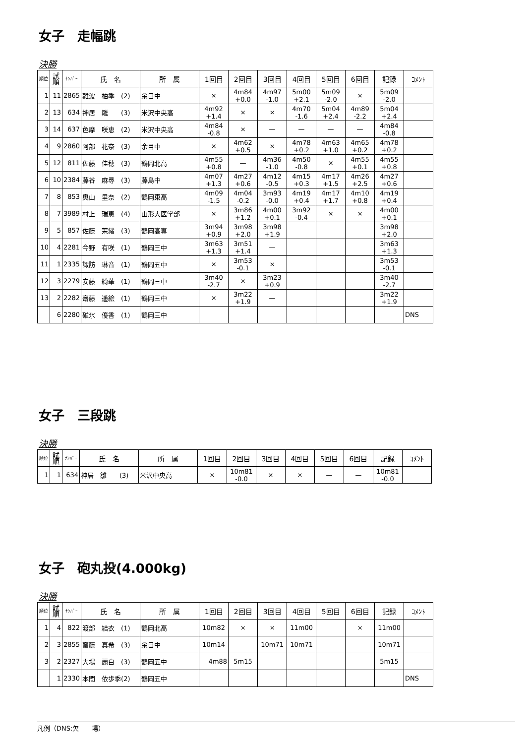女子　走幅跳
決勝
| 順位 | 試 順 | ﾅﾝﾊﾞｰ | 氏 名 | 所 属 | 1回目 | 2回目 | 3回目 | 4回目 | 5回目 | 6回目 | 記録 | ｺﾒﾝﾄ |
| --- | --- | --- | --- | --- | --- | --- | --- | --- | --- | --- | --- | --- |
| 1 | 11 | 2865 | 難波 柚季 (2) | 余目中 | × | 4m84 +0.0 | 4m97 -1.0 | 5m00 +2.1 | 5m09 -2.0 | × | 5m09 -2.0 | |
| 2 | 13 | 634 | 神居 雛 (3) | 米沢中央高 | 4m92 +1.4 | × | × | 4m70 -1.6 | 5m04 +2.4 | 4m89 -2.2 | 5m04 +2.4 | |
| 3 | 14 | 637 | 色摩 咲恵 (2) | 米沢中央高 | 4m84 -0.8 | × | — | — | — | — | 4m84 -0.8 | |
| 4 | 9 | 2860 | 阿部 花奈 (3) | 余目中 | × | 4m62 +0.5 | × | 4m78 +0.2 | 4m63 +1.0 | 4m65 +0.2 | 4m78 +0.2 | |
| 5 | 12 | 811 | 佐藤 佳穂 (3) | 鶴岡北高 | 4m55 +0.8 | — | 4m36 -1.0 | 4m50 -0.8 | × | 4m55 +0.1 | 4m55 +0.8 | |
| 6 | 10 | 2384 | 藤谷 麻尋 (3) | 藤島中 | 4m07 +1.3 | 4m27 +0.6 | 4m12 -0.5 | 4m15 +0.3 | 4m17 +1.5 | 4m26 +2.5 | 4m27 +0.6 | |
| 7 | 8 | 853 | 奥山 里奈 (2) | 鶴岡東高 | 4m09 -1.5 | 4m04 -0.2 | 3m93 -0.0 | 4m19 +0.4 | 4m17 +1.7 | 4m10 +0.8 | 4m19 +0.4 | |
| 8 | 7 | 3989 | 村上 瑞恵 (4) | 山形大医学部 | × | 3m86 +1.2 | 4m00 +0.1 | 3m92 -0.4 | × | × | 4m00 +0.1 | |
| 9 | 5 | 857 | 佐藤 茉緒 (3) | 鶴岡高専 | 3m94 +0.9 | 3m98 +2.0 | 3m98 +1.9 | | | | 3m98 +2.0 | |
| 10 | 4 | 2281 | 今野 有咲 (1) | 鶴岡三中 | 3m63 +1.3 | 3m51 +1.4 | — | | | | 3m63 +1.3 | |
| 11 | 1 | 2335 | 諏訪 琳音 (1) | 鶴岡五中 | × | 3m53 -0.1 | × | | | | 3m53 -0.1 | |
| 12 | 3 | 2279 | 安藤 綺華 (1) | 鶴岡三中 | 3m40 -2.7 | × | 3m23 +0.9 | | | | 3m40 -2.7 | |
| 13 | 2 | 2282 | 齋藤 遥絵 (1) | 鶴岡三中 | × | 3m22 +1.9 | — | | | | 3m22 +1.9 | |
| | 6 | 2280 | 碓氷 優香 (1) | 鶴岡三中 | | | | | | | | DNS |
女子　三段跳
決勝
| 順位 | 試 順 | ﾅﾝﾊﾞｰ | 氏 名 | 所 属 | 1回目 | 2回目 | 3回目 | 4回目 | 5回目 | 6回目 | 記録 | ｺﾒﾝﾄ |
| --- | --- | --- | --- | --- | --- | --- | --- | --- | --- | --- | --- | --- |
| 1 | 1 | 634 | 神居 雛 (3) | 米沢中央高 | × | 10m81 -0.0 | × | × | — | — | 10m81 -0.0 | |
女子　砲丸投(4.000kg)
決勝
| 順位 | 試 順 | ﾅﾝﾊﾞｰ | 氏 名 | 所 属 | 1回目 | 2回目 | 3回目 | 4回目 | 5回目 | 6回目 | 記録 | ｺﾒﾝﾄ |
| --- | --- | --- | --- | --- | --- | --- | --- | --- | --- | --- | --- | --- |
| 1 | 4 | 822 | 渡部 結衣 (1) | 鶴岡北高 | 10m82 | × | × | 11m00 | | × | 11m00 | |
| 2 | 3 | 2855 | 齋藤 真希 (3) | 余目中 | 10m14 | | 10m71 | 10m71 | | | 10m71 | |
| 3 | 2 | 2327 | 大場 麗白 (3) | 鶴岡五中 | 4m88 | 5m15 | | | | | 5m15 | |
| | 1 | 2330 | 本間 依歩季(2) | 鶴岡五中 | | | | | | | | DNS |
凡例（DNS:欠　　場）